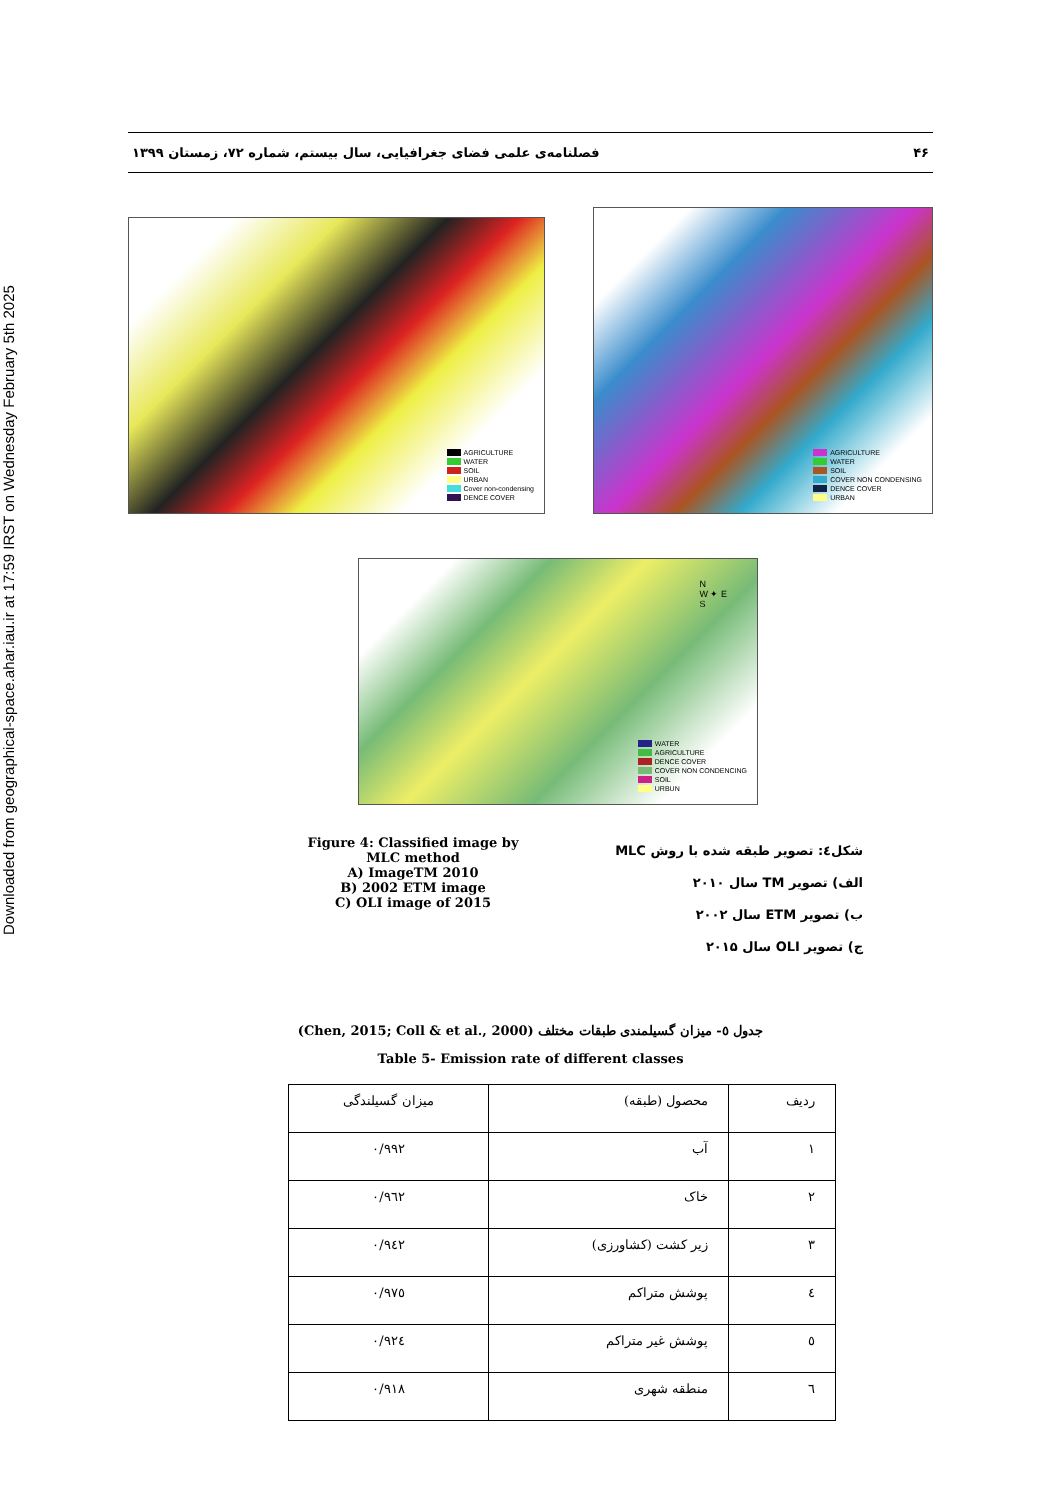Downloaded from geographical-space.ahar.iau.ir at 17:59 IRST on Wednesday February 5th 2025
۴۶ فصلنامه‌ی علمی فضای جغرافیایی، سال بیستم، شماره ۷۲، زمستان ۱۳۹۹
AGRICULTURE
WATER
SOIL
URBAN
Cover non-condensing
DENCE COVER
AGRICULTURE
WATER
SOIL
COVER NON CONDENSING
DENCE COVER
URBAN
N
W ✦ E
S
WATER
AGRICULTURE
DENCE COVER
COVER NON CONDENCING
SOIL
URBUN
Figure 4: Classified image by MLC method
A) ImageTM 2010
B) 2002 ETM image
C) OLI image of 2015
شکل٤: تصویر طبقه شده با روش MLC
الف) تصویر TM سال ۲۰۱۰
ب) تصویر ETM سال ۲۰۰۲
ج) تصویر OLI سال ۲۰۱۵
جدول ٥- میزان گسیلمندی طبقات مختلف (Chen, 2015; Coll & et al., 2000)
Table 5- Emission rate of different classes
| ردیف | محصول (طبقه) | میزان گسیلندگی |
| ۱ | آب | ۰/۹۹۲ |
| ۲ | خاک | ۰/۹٦۲ |
| ۳ | زیر کشت (کشاورزی) | ۰/۹٤۲ |
| ٤ | پوشش متراکم | ۰/۹۷٥ |
| ٥ | پوشش غیر متراکم | ۰/۹۲٤ |
| ٦ | منطقه شهری | ۰/۹۱۸ |